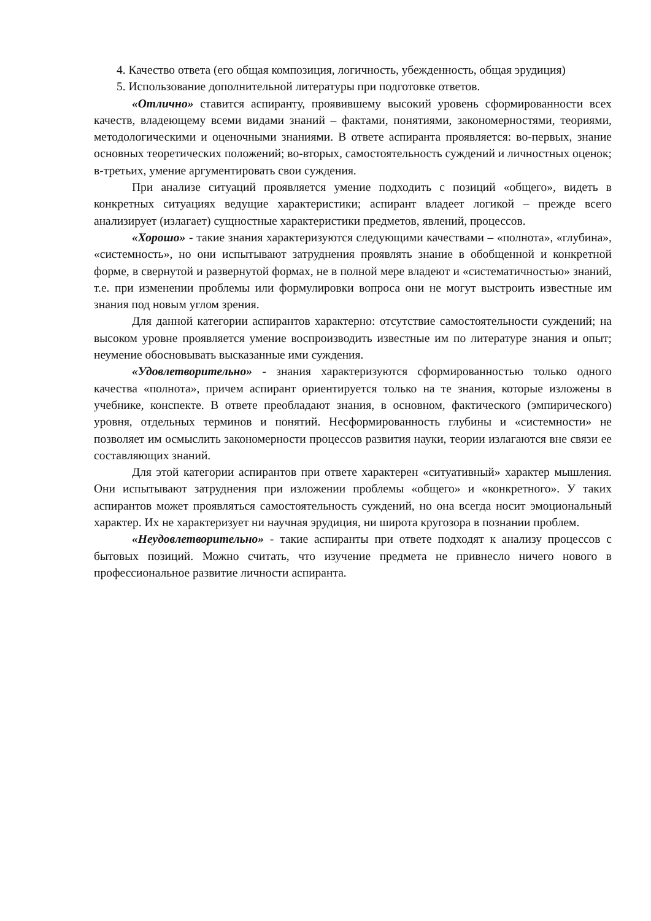4. Качество ответа (его общая композиция, логичность, убежденность, общая эрудиция)
5. Использование дополнительной литературы при подготовке ответов.
«Отлично» ставится аспиранту, проявившему высокий уровень сформированности всех качеств, владеющему всеми видами знаний – фактами, понятиями, закономерностями, теориями, методологическими и оценочными знаниями. В ответе аспиранта проявляется: во-первых, знание основных теоретических положений; во-вторых, самостоятельность суждений и личностных оценок; в-третьих, умение аргументировать свои суждения.
При анализе ситуаций проявляется умение подходить с позиций «общего», видеть в конкретных ситуациях ведущие характеристики; аспирант владеет логикой – прежде всего анализирует (излагает) сущностные характеристики предметов, явлений, процессов.
«Хорошо» - такие знания характеризуются следующими качествами – «полнота», «глубина», «системность», но они испытывают затруднения проявлять знание в обобщенной и конкретной форме, в свернутой и развернутой формах, не в полной мере владеют и «систематичностью» знаний, т.е. при изменении проблемы или формулировки вопроса они не могут выстроить известные им знания под новым углом зрения.
Для данной категории аспирантов характерно: отсутствие самостоятельности суждений; на высоком уровне проявляется умение воспроизводить известные им по литературе знания и опыт; неумение обосновывать высказанные ими суждения.
«Удовлетворительно» - знания характеризуются сформированностью только одного качества «полнота», причем аспирант ориентируется только на те знания, которые изложены в учебнике, конспекте. В ответе преобладают знания, в основном, фактического (эмпирического) уровня, отдельных терминов и понятий. Несформированность глубины и «системности» не позволяет им осмыслить закономерности процессов развития науки, теории излагаются вне связи ее составляющих знаний.
Для этой категории аспирантов при ответе характерен «ситуативный» характер мышления. Они испытывают затруднения при изложении проблемы «общего» и «конкретного». У таких аспирантов может проявляться самостоятельность суждений, но она всегда носит эмоциональный характер. Их не характеризует ни научная эрудиция, ни широта кругозора в познании проблем.
«Неудовлетворительно» - такие аспиранты при ответе подходят к анализу процессов с бытовых позиций. Можно считать, что изучение предмета не привнесло ничего нового в профессиональное развитие личности аспиранта.